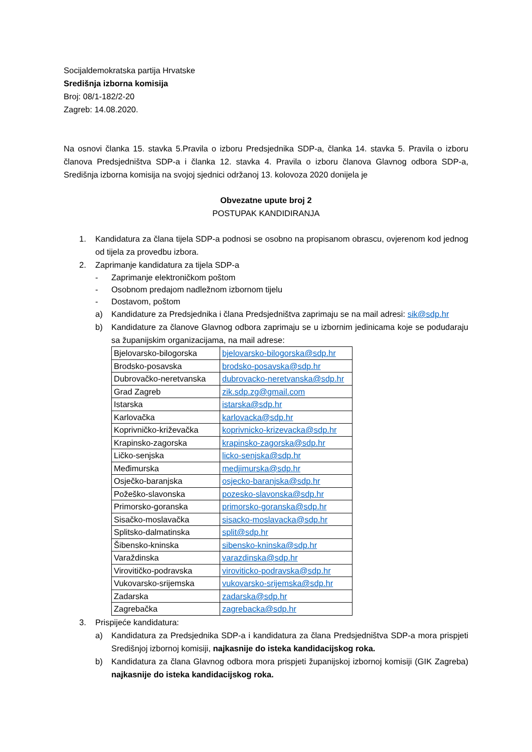Socijaldemokratska partija Hrvatske
Središnja izborna komisija
Broj: 08/1-182/2-20
Zagreb: 14.08.2020.
Na osnovi članka 15. stavka 5.Pravila o izboru Predsjednika SDP-a, članka 14. stavka 5. Pravila o izboru članova Predsjedništva SDP-a i članka 12. stavka 4. Pravila o izboru članova Glavnog odbora SDP-a, Središnja izborna komisija na svojoj sjednici održanoj 13. kolovoza 2020 donijela je
Obvezatne upute broj 2
POSTUPAK KANDIDIRANJA
1. Kandidatura za člana tijela SDP-a podnosi se osobno na propisanom obrascu, ovjerenom kod jednog od tijela za provedbu izbora.
2. Zaprimanje kandidatura za tijela SDP-a
- Zaprimanje elektroničkom poštom
- Osobnom predajom nadležnom izbornom tijelu
- Dostavom, poštom
a) Kandidature za Predsjednika i člana Predsjedništva zaprimaju se na mail adresi: sik@sdp.hr
b) Kandidature za članove Glavnog odbora zaprimaju se u izbornim jedinicama koje se podudaraju sa županijskim organizacijama, na mail adrese:
| Bjelovarsko-bilogorska | bjelovarsko-bilogorska@sdp.hr |
| Brodsko-posavska | brodsko-posavska@sdp.hr |
| Dubrovačko-neretvanska | dubrovacko-neretvanska@sdp.hr |
| Grad Zagreb | zik.sdp.zg@gmail.com |
| Istarska | istarska@sdp.hr |
| Karlovačka | karlovacka@sdp.hr |
| Koprivničko-križevačka | koprivnicko-krizevacka@sdp.hr |
| Krapinsko-zagorska | krapinsko-zagorska@sdp.hr |
| Ličko-senjska | licko-senjska@sdp.hr |
| Međimurska | medjimurska@sdp.hr |
| Osječko-baranjska | osjecko-baranjska@sdp.hr |
| Požeško-slavonska | pozesko-slavonska@sdp.hr |
| Primorsko-goranska | primorsko-goranska@sdp.hr |
| Sisačko-moslavačka | sisacko-moslavacka@sdp.hr |
| Splitsko-dalmatinska | split@sdp.hr |
| Šibensko-kninska | sibensko-kninska@sdp.hr |
| Varaždinska | varazdinska@sdp.hr |
| Virovitičko-podravska | viroviticko-podravska@sdp.hr |
| Vukovarsko-srijemska | vukovarsko-srijemska@sdp.hr |
| Zadarska | zadarska@sdp.hr |
| Zagrebačka | zagrebacka@sdp.hr |
3. Prispijeće kandidatura:
a) Kandidatura za Predsjednika SDP-a i kandidatura za člana Predsjedništva SDP-a mora prispjeti Središnjoj izbornoj komisiji, najkasnije do isteka kandidacijskog roka.
b) Kandidatura za člana Glavnog odbora mora prispjeti županijskoj izbornoj komisiji (GIK Zagreba) najkasnije do isteka kandidacijskog roka.